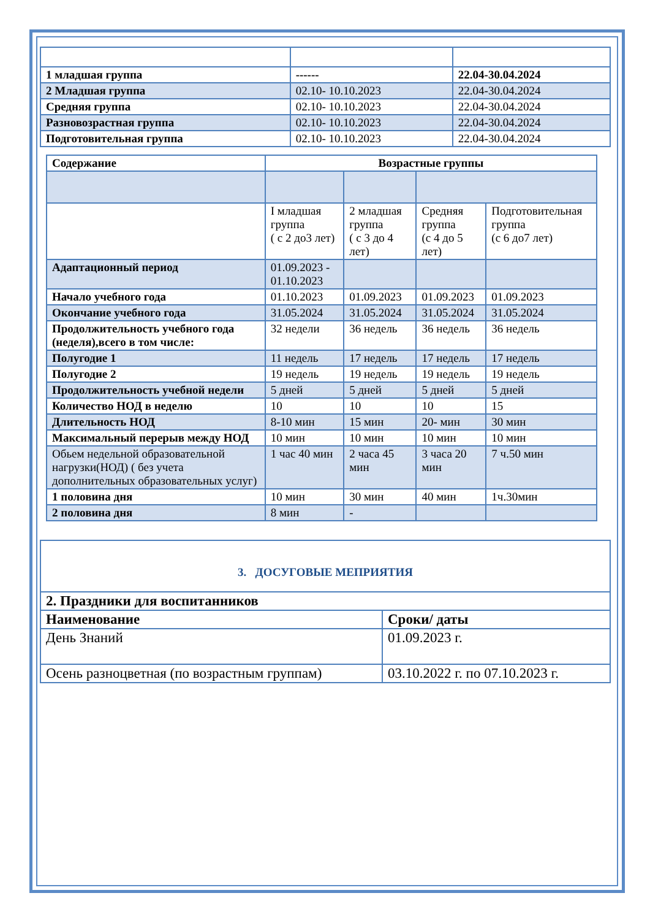| 1 младшая группа | ------ | 22.04-30.04.2024 |
| 2 Младшая группа | 02.10- 10.10.2023 | 22.04-30.04.2024 |
| Средняя группа | 02.10- 10.10.2023 | 22.04-30.04.2024 |
| Разновозрастная группа | 02.10- 10.10.2023 | 22.04-30.04.2024 |
| Подготовительная группа | 02.10- 10.10.2023 | 22.04-30.04.2024 |
| Содержание | Возрастные группы | | | |
| --- | --- | --- | --- | --- |
| | I младшая группа ( с 2 до3 лет) | 2 младшая группа ( с 3 до 4 лет) | Средняя группа (с 4 до 5 лет) | Подготовительная группа (с 6 до7 лет) |
| Адаптационный период | 01.09.2023 - 01.10.2023 | | | |
| Начало учебного года | 01.10.2023 | 01.09.2023 | 01.09.2023 | 01.09.2023 |
| Окончание учебного года | 31.05.2024 | 31.05.2024 | 31.05.2024 | 31.05.2024 |
| Продолжительность учебного года (неделя),всего в том числе: | 32 недели | 36 недель | 36 недель | 36 недель |
| Полугодие 1 | 11 недель | 17 недель | 17 недель | 17 недель |
| Полугодие 2 | 19 недель | 19 недель | 19 недель | 19 недель |
| Продолжительность учебной недели | 5 дней | 5 дней | 5 дней | 5 дней |
| Количество НОД в неделю | 10 | 10 | 10 | 15 |
| Длительность НОД | 8-10 мин | 15 мин | 20- мин | 30 мин |
| Максимальный перерыв между НОД | 10 мин | 10 мин | 10 мин | 10 мин |
| Обьем недельной образовательной нагрузки(НОД) ( без учета дополнительных образовательных услуг) | 1 час 40 мин | 2 часа 45 мин | 3 часа 20 мин | 7 ч.50 мин |
| 1 половина дня | 10 мин | 30 мин | 40 мин | 1ч.30мин |
| 2 половина дня | 8 мин | - | | |
3. ДОСУГОВЫЕ МЕПРИЯТИЯ
| 2. Праздники для воспитанников | |
| Наименование | Сроки/ даты |
| День Знаний | 01.09.2023 г. |
| Осень разноцветная (по возрастным группам) | 03.10.2022 г. по 07.10.2023 г. |